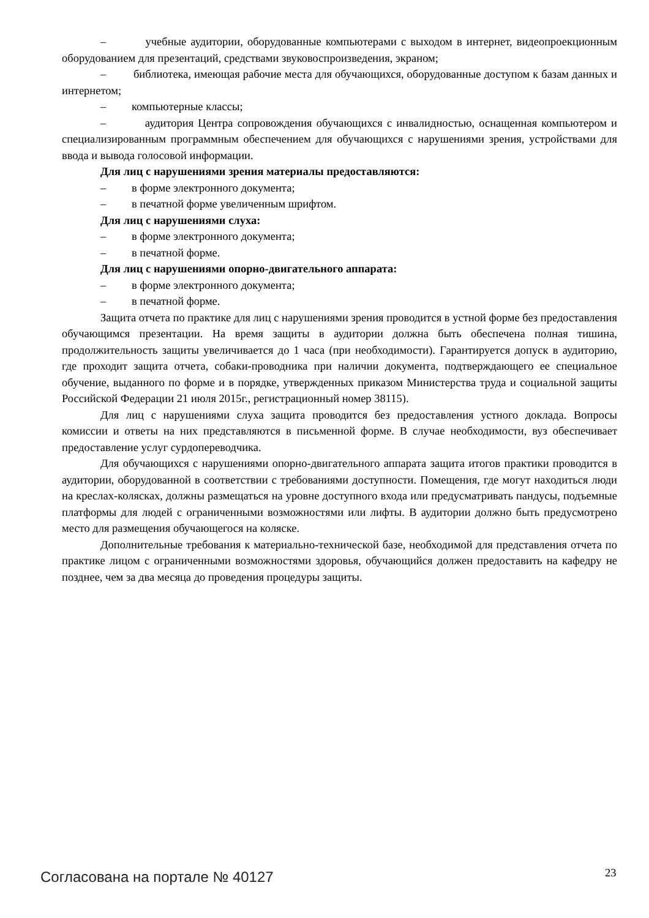– учебные аудитории, оборудованные компьютерами с выходом в интернет, видеопроекционным оборудованием для презентаций, средствами звуковоспроизведения, экраном;
– библиотека, имеющая рабочие места для обучающихся, оборудованные доступом к базам данных и интернетом;
– компьютерные классы;
– аудитория Центра сопровождения обучающихся с инвалидностью, оснащенная компьютером и специализированным программным обеспечением для обучающихся с нарушениями зрения, устройствами для ввода и вывода голосовой информации.
Для лиц с нарушениями зрения материалы предоставляются:
– в форме электронного документа;
– в печатной форме увеличенным шрифтом.
Для лиц с нарушениями слуха:
– в форме электронного документа;
– в печатной форме.
Для лиц с нарушениями опорно-двигательного аппарата:
– в форме электронного документа;
– в печатной форме.
Защита отчета по практике для лиц с нарушениями зрения проводится в устной форме без предоставления обучающимся презентации. На время защиты в аудитории должна быть обеспечена полная тишина, продолжительность защиты увеличивается до 1 часа (при необходимости). Гарантируется допуск в аудиторию, где проходит защита отчета, собаки-проводника при наличии документа, подтверждающего ее специальное обучение, выданного по форме и в порядке, утвержденных приказом Министерства труда и социальной защиты Российской Федерации 21 июля 2015г., регистрационный номер 38115).
Для лиц с нарушениями слуха защита проводится без предоставления устного доклада. Вопросы комиссии и ответы на них представляются в письменной форме. В случае необходимости, вуз обеспечивает предоставление услуг сурдопереводчика.
Для обучающихся с нарушениями опорно-двигательного аппарата защита итогов практики проводится в аудитории, оборудованной в соответствии с требованиями доступности. Помещения, где могут находиться люди на креслах-колясках, должны размещаться на уровне доступного входа или предусматривать пандусы, подъемные платформы для людей с ограниченными возможностями или лифты. В аудитории должно быть предусмотрено место для размещения обучающегося на коляске.
Дополнительные требования к материально-технической базе, необходимой для представления отчета по практике лицом с ограниченными возможностями здоровья, обучающийся должен предоставить на кафедру не позднее, чем за два месяца до проведения процедуры защиты.
Согласована на портале № 40127 23